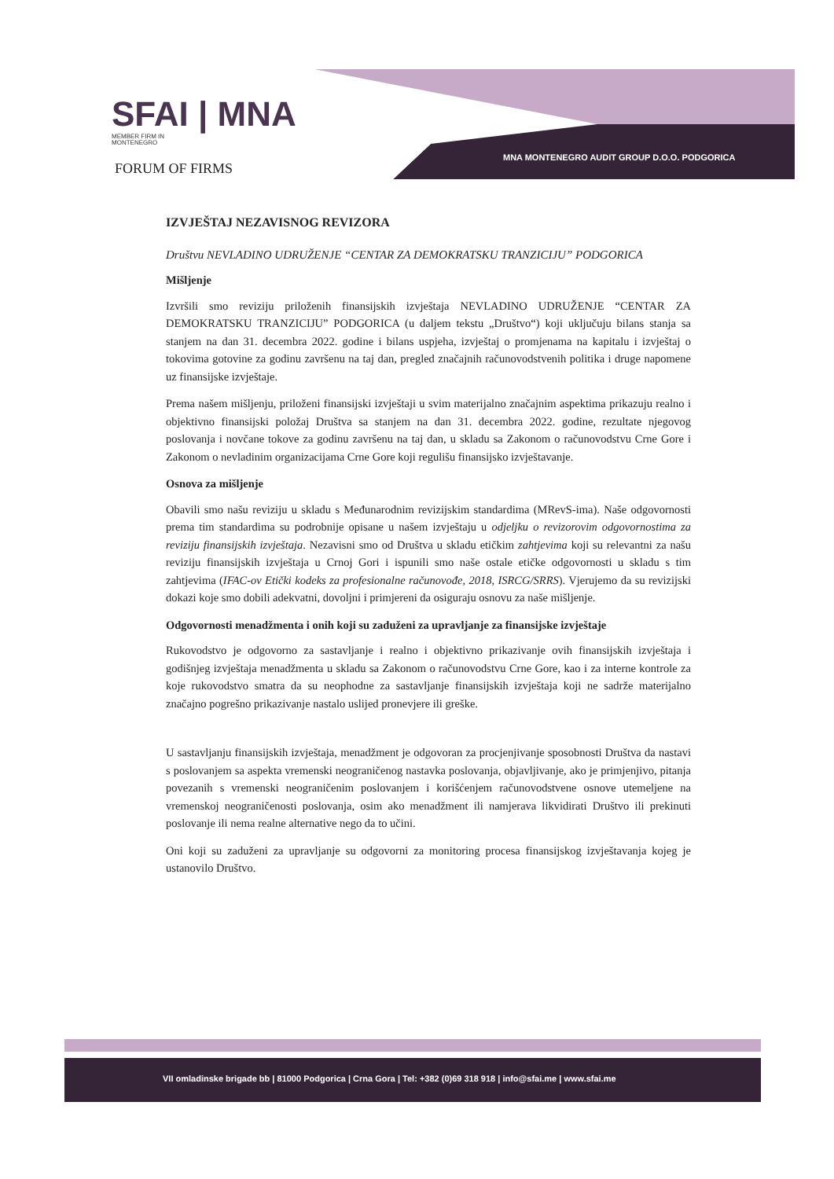SFAI | MNA
MEMBER FIRM IN
MONTENEGRO
FORUM OF FIRMS
MNA MONTENEGRO AUDIT GROUP D.O.O. PODGORICA
IZVJEŠTAJ NEZAVISNOG REVIZORA
Društvu NEVLADINO UDRUŽENJE “CENTAR ZA DEMOKRATSKU TRANZICIJU” PODGORICA
Mišljenje
Izvršili smo reviziju priloženih finansijskih izvještaja NEVLADINO UDRUŽENJE “CENTAR ZA DEMOKRATSKU TRANZICIJU” PODGORICA (u daljem tekstu „Društvo“) koji uključuju bilans stanja sa stanjem na dan 31. decembra 2022. godine i bilans uspjeha, izvještaj o promjenama na kapitalu i izvještaj o tokovima gotovine za godinu završenu na taj dan, pregled značajnih računovodstvenih politika i druge napomene uz finansijske izvještaje.
Prema našem mišljenju, priloženi finansijski izvještaji u svim materijalno značajnim aspektima prikazuju realno i objektivno finansijski položaj Društva sa stanjem na dan 31. decembra 2022. godine, rezultate njegovog poslovanja i novčane tokove za godinu završenu na taj dan, u skladu sa Zakonom o računovodstvu Crne Gore i Zakonom o nevladinim organizacijama Crne Gore koji regulišu finansijsko izvještavanje.
Osnova za mišljenje
Obavili smo našu reviziju u skladu s Međunarodnim revizijskim standardima (MRevS-ima). Naše odgovornosti prema tim standardima su podrobnije opisane u našem izvještaju u odjeljku o revizorovim odgovornostima za reviziju finansijskih izvještaja. Nezavisni smo od Društva u skladu etičkim zahtjevima koji su relevantni za našu reviziju finansijskih izvještaja u Crnoj Gori i ispunili smo naše ostale etičke odgovornosti u skladu s tim zahtjevima (IFAC-ov Etički kodeks za profesionalne računovođe, 2018, ISRCG/SRRS). Vjerujemo da su revizijski dokazi koje smo dobili adekvatni, dovoljni i primjereni da osiguraju osnovu za naše mišljenje.
Odgovornosti menadžmenta i onih koji su zaduženi za upravljanje za finansijske izvještaje
Rukovodstvo je odgovorno za sastavljanje i realno i objektivno prikazivanje ovih finansijskih izvještaja i godišnjeg izvještaja menadžmenta u skladu sa Zakonom o računovodstvu Crne Gore, kao i za interne kontrole za koje rukovodstvo smatra da su neophodne za sastavljanje finansijskih izvještaja koji ne sadrže materijalno značajno pogrešno prikazivanje nastalo uslijed pronevjere ili greške.
U sastavljanju finansijskih izvještaja, menadžment je odgovoran za procjenjivanje sposobnosti Društva da nastavi s poslovanjem sa aspekta vremenski neograničenog nastavka poslovanja, objavljivanje, ako je primjenjivo, pitanja povezanih s vremenski neograničenim poslovanjem i korišćenjem računovodstvene osnove utemeljene na vremenskoj neograničenosti poslovanja, osim ako menadžment ili namjerava likvidirati Društvo ili prekinuti poslovanje ili nema realne alternative nego da to učini.
Oni koji su zaduženi za upravljanje su odgovorni za monitoring procesa finansijskog izvještavanja kojeg je ustanovilo Društvo.
VII omladinske brigade bb | 81000 Podgorica | Crna Gora | Tel: +382 (0)69 318 918 | info@sfai.me | www.sfai.me